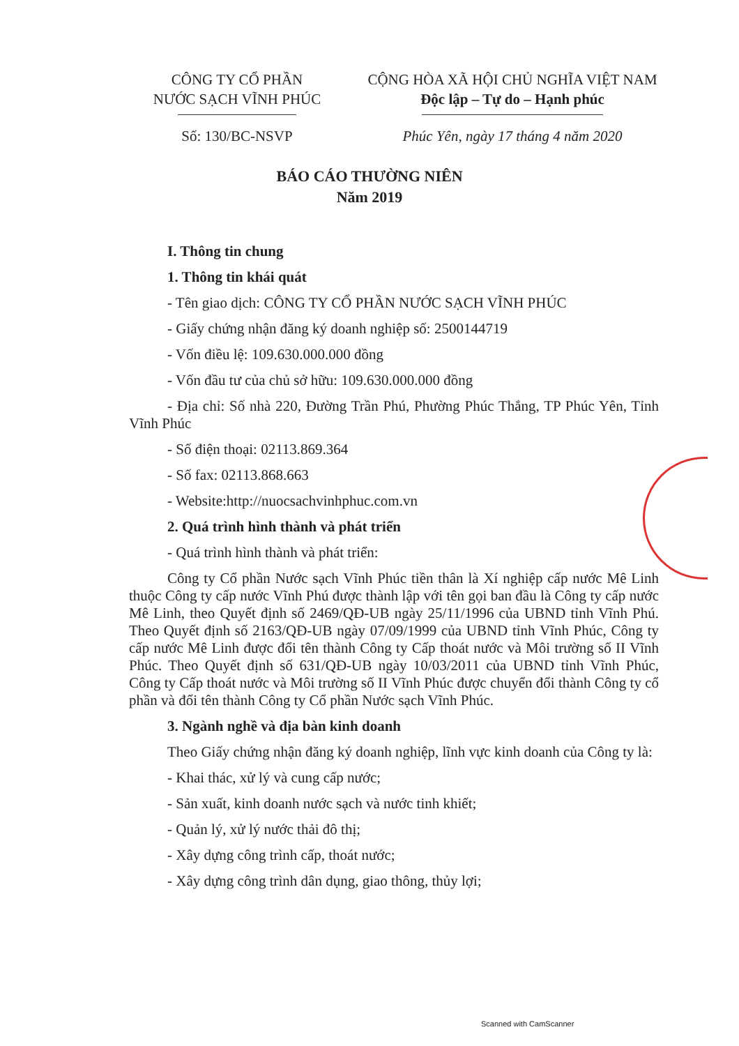CÔNG TY CỔ PHẦN
NƯỚC SẠCH VĨNH PHÚC
CỘNG HÒA XÃ HỘI CHỦ NGHĨA VIỆT NAM
Độc lập – Tự do – Hạnh phúc
Số: 130/BC-NSVP Phúc Yên, ngày 17 tháng 4 năm 2020
BÁO CÁO THƯỜNG NIÊN
Năm 2019
I. Thông tin chung
1. Thông tin khái quát
- Tên giao dịch: CÔNG TY CỔ PHẦN NƯỚC SẠCH VĨNH PHÚC
- Giấy chứng nhận đăng ký doanh nghiệp số: 2500144719
- Vốn điều lệ: 109.630.000.000 đồng
- Vốn đầu tư của chủ sở hữu: 109.630.000.000 đồng
- Địa chỉ: Số nhà 220, Đường Trần Phú, Phường Phúc Thắng, TP Phúc Yên, Tỉnh Vĩnh Phúc
- Số điện thoại: 02113.869.364
- Số fax: 02113.868.663
- Website:http://nuocsachvinhphuc.com.vn
2. Quá trình hình thành và phát triển
- Quá trình hình thành và phát triển:
Công ty Cổ phần Nước sạch Vĩnh Phúc tiền thân là Xí nghiệp cấp nước Mê Linh thuộc Công ty cấp nước Vĩnh Phú được thành lập với tên gọi ban đầu là Công ty cấp nước Mê Linh, theo Quyết định số 2469/QĐ-UB ngày 25/11/1996 của UBND tỉnh Vĩnh Phú. Theo Quyết định số 2163/QĐ-UB ngày 07/09/1999 của UBND tỉnh Vĩnh Phúc, Công ty cấp nước Mê Linh được đổi tên thành Công ty Cấp thoát nước và Môi trường số II Vĩnh Phúc. Theo Quyết định số 631/QĐ-UB ngày 10/03/2011 của UBND tỉnh Vĩnh Phúc, Công ty Cấp thoát nước và Môi trường số II Vĩnh Phúc được chuyển đổi thành Công ty cổ phần và đổi tên thành Công ty Cổ phần Nước sạch Vĩnh Phúc.
3. Ngành nghề và địa bàn kinh doanh
Theo Giấy chứng nhận đăng ký doanh nghiệp, lĩnh vực kinh doanh của Công ty là:
- Khai thác, xử lý và cung cấp nước;
- Sản xuất, kinh doanh nước sạch và nước tinh khiết;
- Quản lý, xử lý nước thải đô thị;
- Xây dựng công trình cấp, thoát nước;
- Xây dựng công trình dân dụng, giao thông, thủy lợi;
Scanned with CamScanner